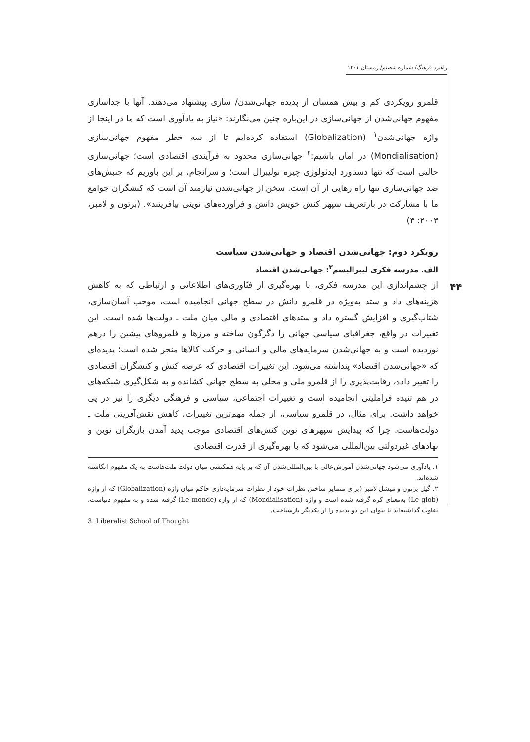راهبرد فرهنگ/ شماره شصتم/ زمستان ۱۴۰۱
۴۴
قلمرو رویکردی کم و بیش همسان از پدیده جهانی‌شدن/ سازی پیشنهاد می‌دهند. آنها با جداسازی مفهوم جهانی‌شدن از جهانی‌سازی در این‌باره چنین می‌نگارند: «نیاز به یادآوری است که ما در اینجا از واژه جهانی‌شدن<sup>۱</sup> (Globalization) استفاده کرده‌ایم تا از سه خطر مفهوم جهانی‌سازی (Mondialisation) در امان باشیم:<sup>۲</sup> جهانی‌سازی محدود به فرآیندی اقتصادی است؛ جهانی‌سازی حالتی است که تنها دستاورد ایدئولوژی چیره نولیبرال است؛ و سرانجام، بر این باوریم که جنبش‌های ضد جهانی‌سازی تنها راه رهایی از آن است. سخن از جهانی‌شدن نیازمند آن است که کنشگران جوامع ما با مشارکت در بازتعریف سپهر کنش خویش دانش و فراورده‌های نوینی بیافرینند». (برتون و لامبر، ۲۰۰۳: ۳)
رویکرد دوم: جهانی‌شدن اقتصاد و جهانی‌شدن سیاست
الف. مدرسه فکری لیبرالیسم<sup>۳</sup>: جهانی‌شدن اقتصاد
از چشم‌اندازی این مدرسه فکری، با بهره‌گیری از فنّاوری‌های اطلاعاتی و ارتباطی که به کاهش هزینه‌های داد و ستد به‌ویژه در قلمرو دانش در سطح جهانی انجامیده است، موجب آسان‌سازی، شتاب‌گیری و افزایش گستره داد و ستدهای اقتصادی و مالی میان ملت ـ دولت‌ها شده است. این تغییرات در واقع، جغرافیای سیاسی جهانی را دگرگون ساخته و مرزها و قلمروهای پیشین را درهم نوردیده است و به جهانی‌شدن سرمایه‌های مالی و انسانی و حرکت کالاها منجر شده است؛ پدیده‌ای که «جهانی‌شدن اقتصاد» پنداشته می‌شود. این تغییرات اقتصادی که عرصه کنش و کنشگران اقتصادی را تغییر داده، رقابت‌پذیری را از قلمرو ملی و محلی به سطح جهانی کشانده و به شکل‌گیری شبکه‌های در هم تنیده فراملیتی انجامیده است و تغییرات اجتماعی، سیاسی و فرهنگی دیگری را نیز در پی خواهد داشت. برای مثال، در قلمرو سیاسی، از جمله مهم‌ترین تغییرات، کاهش نقش‌آفرینی ملت ـ دولت‌هاست. چرا که پیدایش سپهرهای نوین کنش‌های اقتصادی موجب پدید آمدن بازیگران نوین و نهادهای غیردولتی بین‌المللی می‌شود که با بهره‌گیری از قدرت اقتصادی
۱. یادآوری می‌شود جهانی‌شدن آموزش‌عالی با بین‌المللی‌شدن آن که بر پایه همکنشی میان دولت ملت‌هاست به یک مفهوم انگاشته شده‌اند.
۲. گیل برتون و میشل لامبر (برای متمایز ساختن نظرات خود از نظرات سرمایه‌داری حاکم میان واژه (Globalization) که از واژه (Le glob) به‌معنای کره گرفته شده است و واژه (Mondialisation) که از واژه (Le monde) گرفته شده و به مفهوم دنیاست، تفاوت گذاشته‌اند تا بتوان این دو پدیده را از یکدیگر بازشناخت.
3. Liberalist School of Thought